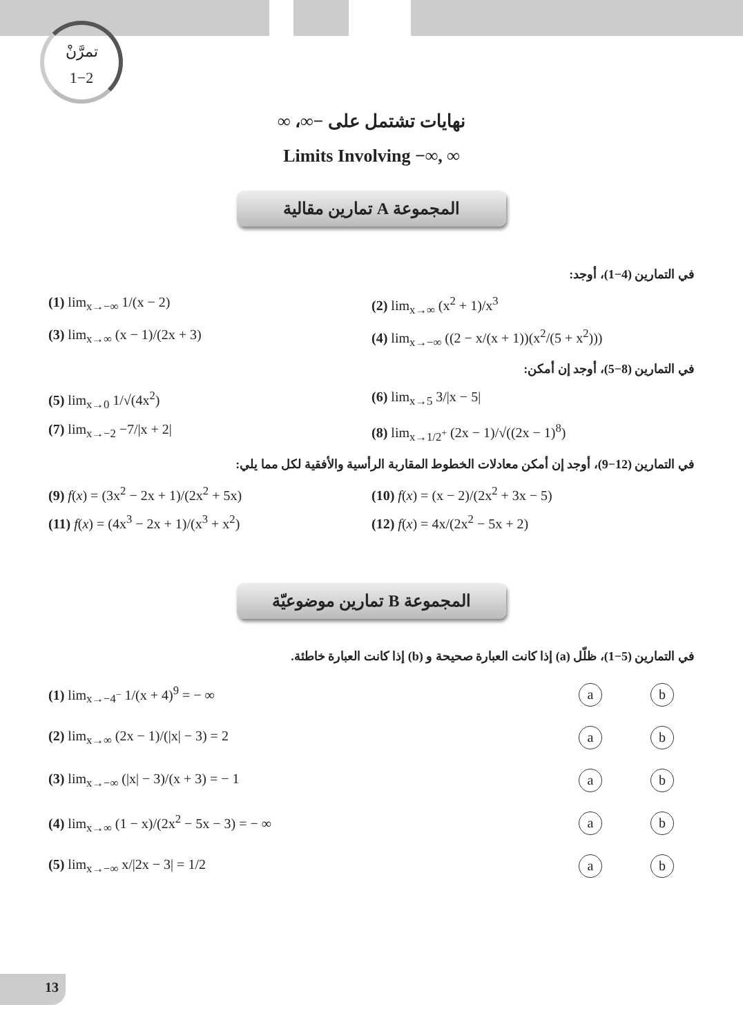تمرَّنْ
1−2
نهايات تشتمل على −∞، ∞
Limits Involving −∞, ∞
المجموعة A تمارين مقالية
في التمارين (4−1)، أوجد:
(1) lim<sub>x→−∞</sub> 1/(x − 2) (2) lim<sub>x→∞</sub> (x<sup>2</sup> + 1)/x<sup>3</sup>
(3) lim<sub>x→∞</sub> (x − 1)/(2x + 3) (4) lim<sub>x→−∞</sub> ((2 − x/(x + 1))(x<sup>2</sup>/(5 + x<sup>2</sup>)))
في التمارين (8−5)، أوجد إن أمكن:
(5) lim<sub>x→0</sub> 1/√(4x<sup>2</sup>) (6) lim<sub>x→5</sub> 3/|x − 5|
(7) lim<sub>x→−2</sub> −7/|x + 2| (8) lim<sub>x→1/2<sup>+</sup></sub> (2x − 1)/√((2x − 1)<sup>8</sup>)
في التمارين (12−9)، أوجد إن أمكن معادلات الخطوط المقاربة الرأسية والأفقية لكل مما يلي:
(9) f(x) = (3x<sup>2</sup> − 2x + 1)/(2x<sup>2</sup> + 5x)
(10) f(x) = (x − 2)/(2x<sup>2</sup> + 3x − 5)
(11) f(x) = (4x<sup>3</sup> − 2x + 1)/(x<sup>3</sup> + x<sup>2</sup>)
(12) f(x) = 4x/(2x<sup>2</sup> − 5x + 2)
المجموعة B تمارين موضوعيّة
في التمارين (5−1)، ظلّل (a) إذا كانت العبارة صحيحة و (b) إذا كانت العبارة خاطئة.
(1) lim<sub>x→−4<sup>−</sup></sub> 1/(x + 4)<sup>9</sup> = − ∞ a b
(2) lim<sub>x→∞</sub> (2x − 1)/(|x| − 3) = 2 a b
(3) lim<sub>x→−∞</sub> (|x| − 3)/(x + 3) = − 1 a b
(4) lim<sub>x→∞</sub> (1 − x)/(2x<sup>2</sup> − 5x − 3) = − ∞ a b
(5) lim<sub>x→−∞</sub> x/|2x − 3| = 1/2 a b
13